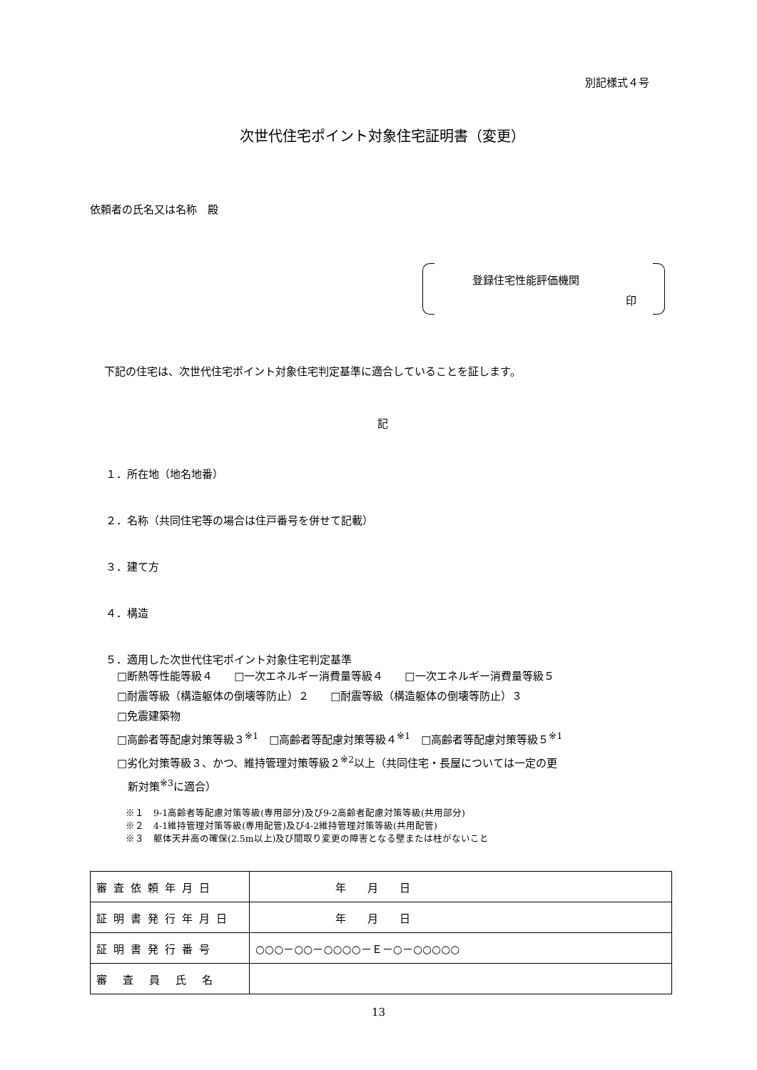別記様式４号
次世代住宅ポイント対象住宅証明書（変更）
依頼者の氏名又は名称　殿
登録住宅性能評価機関
印
下記の住宅は、次世代住宅ポイント対象住宅判定基準に適合していることを証します。
記
１．所在地（地名地番）
２．名称（共同住宅等の場合は住戸番号を併せて記載）
３．建て方
４．構造
５．適用した次世代住宅ポイント対象住宅判定基準
□断熱等性能等級４　　□一次エネルギー消費量等級４　　□一次エネルギー消費量等級５
□耐震等級（構造躯体の倒壊等防止）２　　□耐震等級（構造躯体の倒壊等防止）３
□免震建築物
□高齢者等配慮対策等級３<sup>※1</sup>　□高齢者等配慮対策等級４<sup>※1</sup>　□高齢者等配慮対策等級５<sup>※1</sup>
□劣化対策等級３、かつ、維持管理対策等級２<sup>※2</sup>以上（共同住宅・長屋については一定の更
　新対策<sup>※3</sup>に適合）
※１　9-1高齢者等配慮対策等級(専用部分)及び9-2高齢者配慮対策等級(共用部分)
※２　4-1維持管理対策等級(専用配管)及び4-2維持管理対策等級(共用配管)
※３　躯体天井高の確保(2.5m以上)及び間取り変更の障害となる壁または柱がないこと
| 審査依頼年月日 | 年 月 日 |
| 証明書発行年月日 | 年 月 日 |
| 証明書発行番号 | ○○○－○○－○○○○－Ｅ－○－○○○○○ |
| 審査員氏名 | |
13